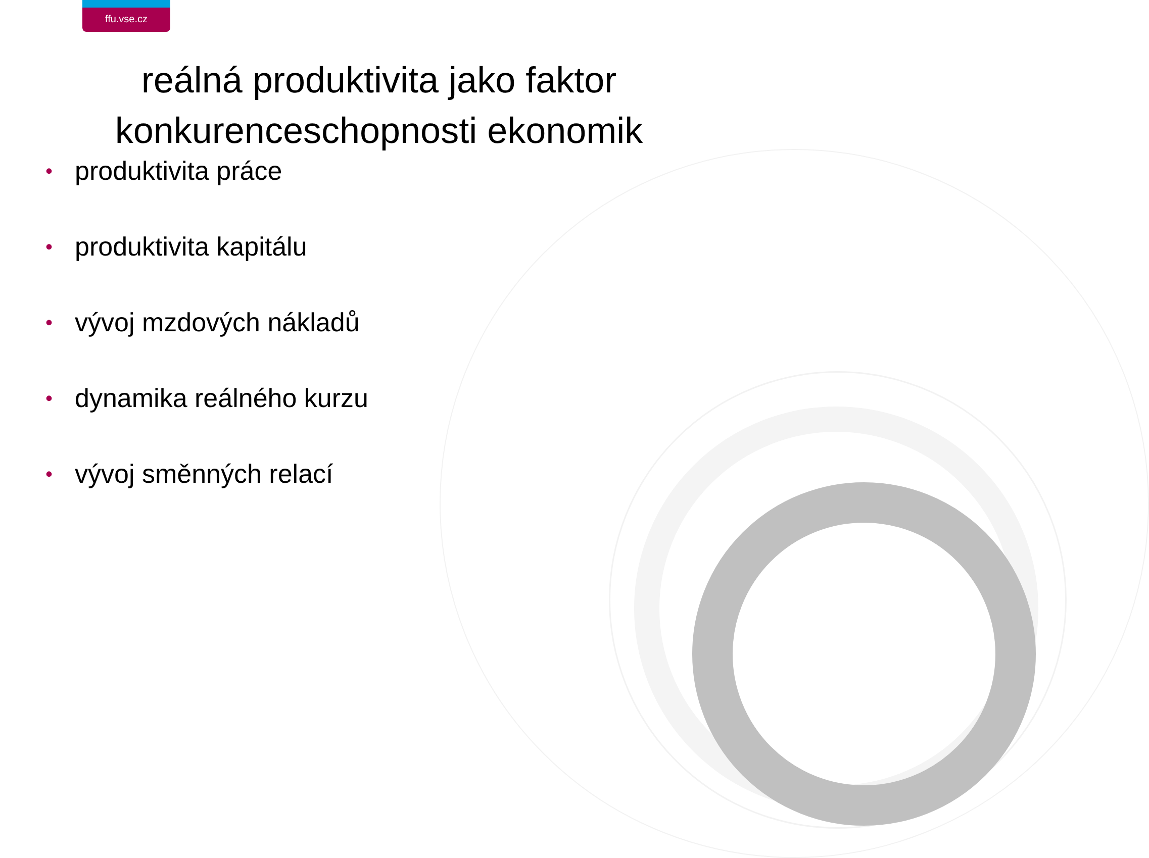ffu.vse.cz
reálná produktivita jako faktor
konkurenceschopnosti ekonomik
• produktivita práce
• produktivita kapitálu
• vývoj mzdových nákladů
• dynamika reálného kurzu
• vývoj směnných relací